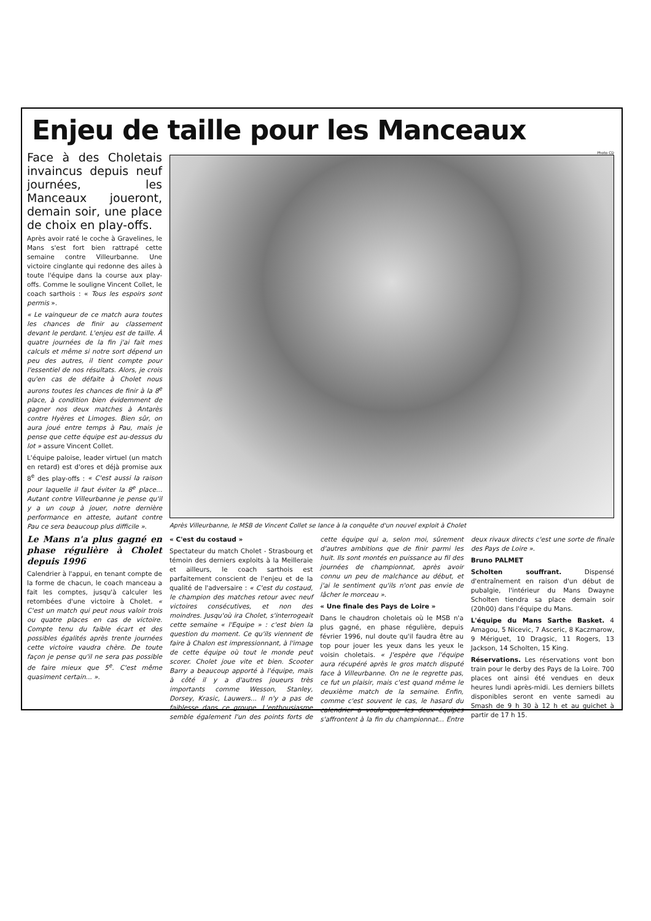Enjeu de taille pour les Manceaux
Face à des Choletais invaincus depuis neuf journées, les Manceaux joueront, demain soir, une place de choix en play-offs.
Après avoir raté le coche à Gravelines, le Mans s'est fort bien rattrapé cette semaine contre Villeurbanne. Une victoire cinglante qui redonne des ailes à toute l'équipe dans la course aux play-offs. Comme le souligne Vincent Collet, le coach sarthois : « Tous les espoirs sont permis ».
« Le vainqueur de ce match aura toutes les chances de finir au classement devant le perdant. L'enjeu est de taille. À quatre journées de la fin j'ai fait mes calculs et même si notre sort dépend un peu des autres, il tient compte pour l'essentiel de nos résultats. Alors, je crois qu'en cas de défaite à Cholet nous aurons toutes les chances de finir à la 8<sup>e</sup> place, à condition bien évidemment de gagner nos deux matches à Antarès contre Hyères et Limoges. Bien sûr, on aura joué entre temps à Pau, mais je pense que cette équipe est au-dessus du lot » assure Vincent Collet.
L'équipe paloise, leader virtuel (un match en retard) est d'ores et déjà promise aux 8<sup>e</sup> des play-offs : « C'est aussi la raison pour laquelle il faut éviter la 8<sup>e</sup> place... Autant contre Villeurbanne je pense qu'il y a un coup à jouer, notre dernière performance en atteste, autant contre Pau ce sera beaucoup plus difficile ».
Le Mans n'a plus gagné en phase régulière à Cholet depuis 1996
Calendrier à l'appui, en tenant compte de la forme de chacun, le coach manceau a fait les comptes, jusqu'à calculer les retombées d'une victoire à Cholet. « C'est un match qui peut nous valoir trois ou quatre places en cas de victoire. Compte tenu du faible écart et des possibles égalités après trente journées cette victoire vaudra chère. De toute façon je pense qu'il ne sera pas possible de faire mieux que 5<sup>e</sup>. C'est même quasiment certain... ».
Photo CD
Après Villeurbanne, le MSB de Vincent Collet se lance à la conquête d'un nouvel exploit à Cholet
« C'est du costaud »
Spectateur du match Cholet - Strasbourg et témoin des derniers exploits à la Meilleraie et ailleurs, le coach sarthois est parfaitement conscient de l'enjeu et de la qualité de l'adversaire : « C'est du costaud, le champion des matches retour avec neuf victoires consécutives, et non des moindres. Jusqu'où ira Cholet, s'interrogeait cette semaine « l'Equipe » : c'est bien la question du moment. Ce qu'ils viennent de faire à Chalon est impressionnant, à l'image de cette équipe où tout le monde peut scorer. Cholet joue vite et bien. Scooter Barry a beaucoup apporté à l'équipe, mais à côté il y a d'autres joueurs très importants comme Wesson, Stanley, Dorsey, Krasic, Lauwers... Il n'y a pas de faiblesse dans ce groupe. L'enthousiasme semble également l'un des points forts de cette équipe qui a, selon moi, sûrement d'autres ambitions que de finir parmi les huit. Ils sont montés en puissance au fil des journées de championnat, après avoir connu un peu de malchance au début, et j'ai le sentiment qu'ils n'ont pas envie de lâcher le morceau ».
« Une finale des Pays de Loire »
Dans le chaudron choletais où le MSB n'a plus gagné, en phase régulière, depuis février 1996, nul doute qu'il faudra être au top pour jouer les yeux dans les yeux le voisin choletais. « J'espère que l'équipe aura récupéré après le gros match disputé face à Villeurbanne. On ne le regrette pas, ce fut un plaisir, mais c'est quand même le deuxième match de la semaine. Enfin, comme c'est souvent le cas, le hasard du calendrier a voulu que les deux équipes s'affrontent à la fin du championnat... Entre deux rivaux directs c'est une sorte de finale des Pays de Loire ».
Bruno PALMET
Scholten souffrant. Dispensé d'entraînement en raison d'un début de pubalgie, l'intérieur du Mans Dwayne Scholten tiendra sa place demain soir (20h00) dans l'équipe du Mans.
L'équipe du Mans Sarthe Basket. 4 Amagou, 5 Nicevic, 7 Asceric, 8 Kaczmarow, 9 Mériguet, 10 Dragsic, 11 Rogers, 13 Jackson, 14 Scholten, 15 King.
Réservations. Les réservations vont bon train pour le derby des Pays de la Loire. 700 places ont ainsi été vendues en deux heures lundi après-midi. Les derniers billets disponibles seront en vente samedi au Smash de 9 h 30 à 12 h et au guichet à partir de 17 h 15.